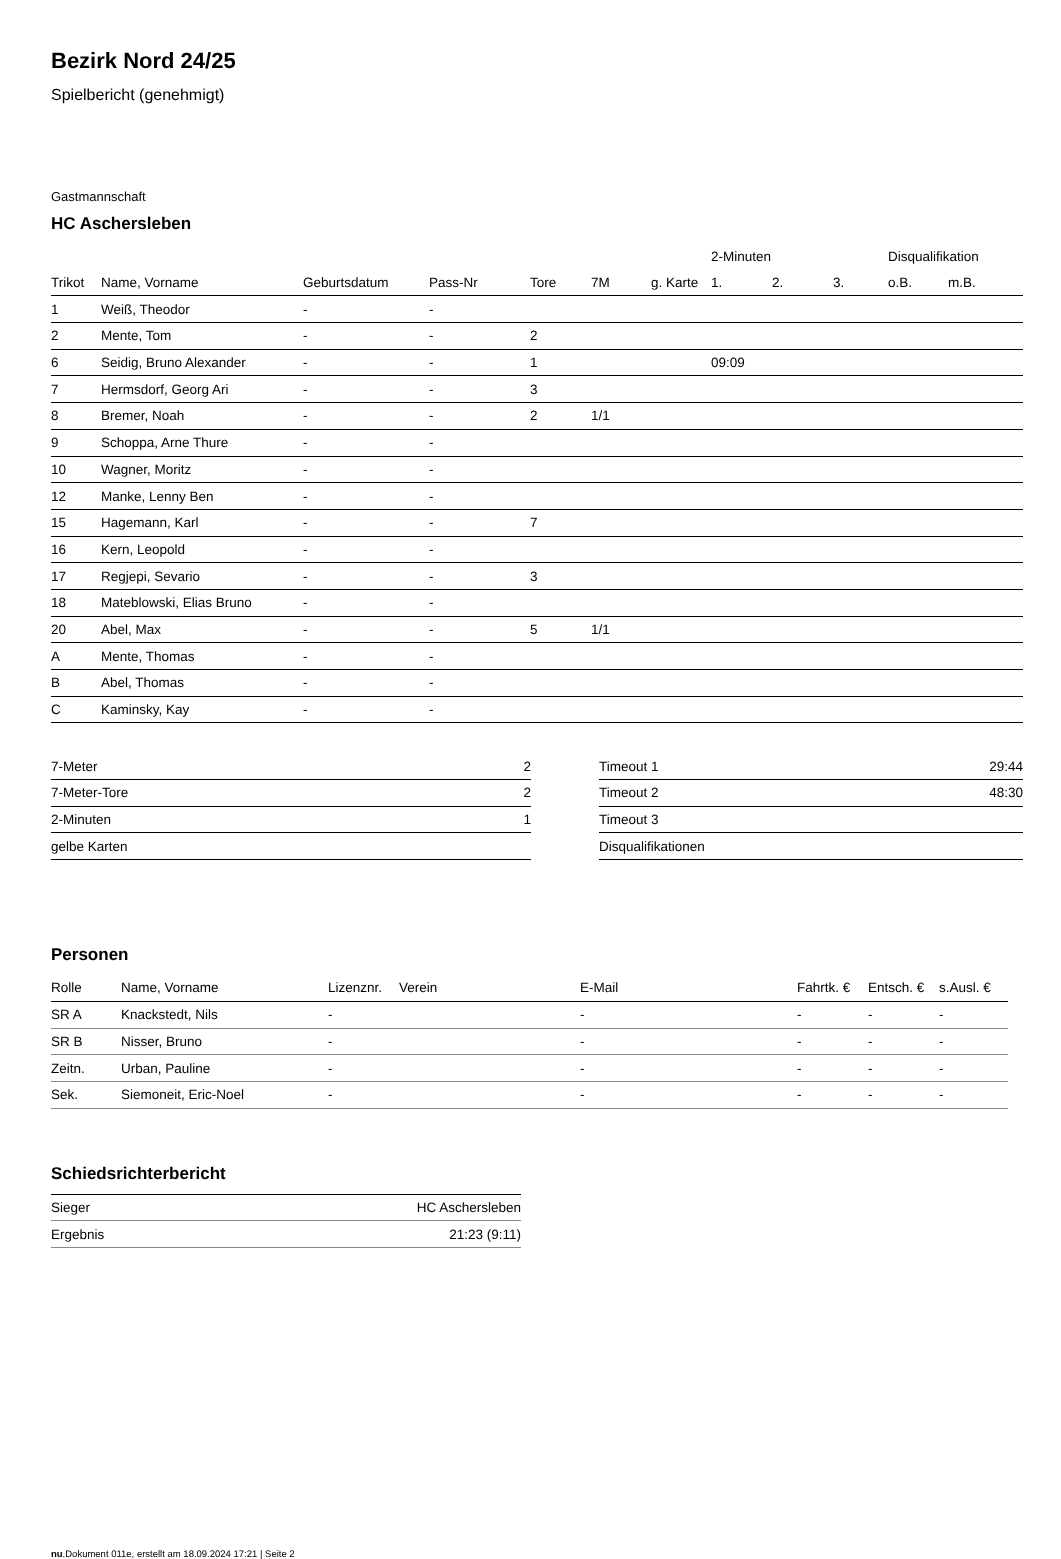Bezirk Nord 24/25
Spielbericht (genehmigt)
Gastmannschaft
HC Aschersleben
| | | | | | | | 2-Minuten | | | Disqualifikation | |
| --- | --- | --- | --- | --- | --- | --- | --- | --- | --- | --- | --- |
| Trikot | Name, Vorname | Geburtsdatum | Pass-Nr | Tore | 7M | g. Karte | 1. | 2. | 3. | o.B. | m.B. |
| 1 | Weiß, Theodor | - | - | | | | | | | | |
| 2 | Mente, Tom | - | - | 2 | | | | | | | |
| 6 | Seidig, Bruno Alexander | - | - | 1 | | | 09:09 | | | | |
| 7 | Hermsdorf, Georg Ari | - | - | 3 | | | | | | | |
| 8 | Bremer, Noah | - | - | 2 | 1/1 | | | | | | |
| 9 | Schoppa, Arne Thure | - | - | | | | | | | | |
| 10 | Wagner, Moritz | - | - | | | | | | | | |
| 12 | Manke, Lenny Ben | - | - | | | | | | | | |
| 15 | Hagemann, Karl | - | - | 7 | | | | | | | |
| 16 | Kern, Leopold | - | - | | | | | | | | |
| 17 | Regjepi, Sevario | - | - | 3 | | | | | | | |
| 18 | Mateblowski, Elias Bruno | - | - | | | | | | | | |
| 20 | Abel, Max | - | - | 5 | 1/1 | | | | | | |
| A | Mente, Thomas | - | - | | | | | | | | |
| B | Abel, Thomas | - | - | | | | | | | | |
| C | Kaminsky, Kay | - | - | | | | | | | | |
| 7-Meter | 2 |
| 7-Meter-Tore | 2 |
| 2-Minuten | 1 |
| gelbe Karten | |
| Timeout 1 | 29:44 |
| Timeout 2 | 48:30 |
| Timeout 3 | |
| Disqualifikationen | |
Personen
| Rolle | Name, Vorname | Lizenznr. | Verein | E-Mail | Fahrtk. € | Entsch. € | s.Ausl. € |
| --- | --- | --- | --- | --- | --- | --- | --- |
| SR A | Knackstedt, Nils | - | | - | - | - | - |
| SR B | Nisser, Bruno | - | | - | - | - | - |
| Zeitn. | Urban, Pauline | - | | - | - | - | - |
| Sek. | Siemoneit, Eric-Noel | - | | - | - | - | - |
Schiedsrichterbericht
| Sieger | HC Aschersleben |
| Ergebnis | 21:23 (9:11) |
nu.Dokument 011e, erstellt am 18.09.2024 17:21 | Seite 2